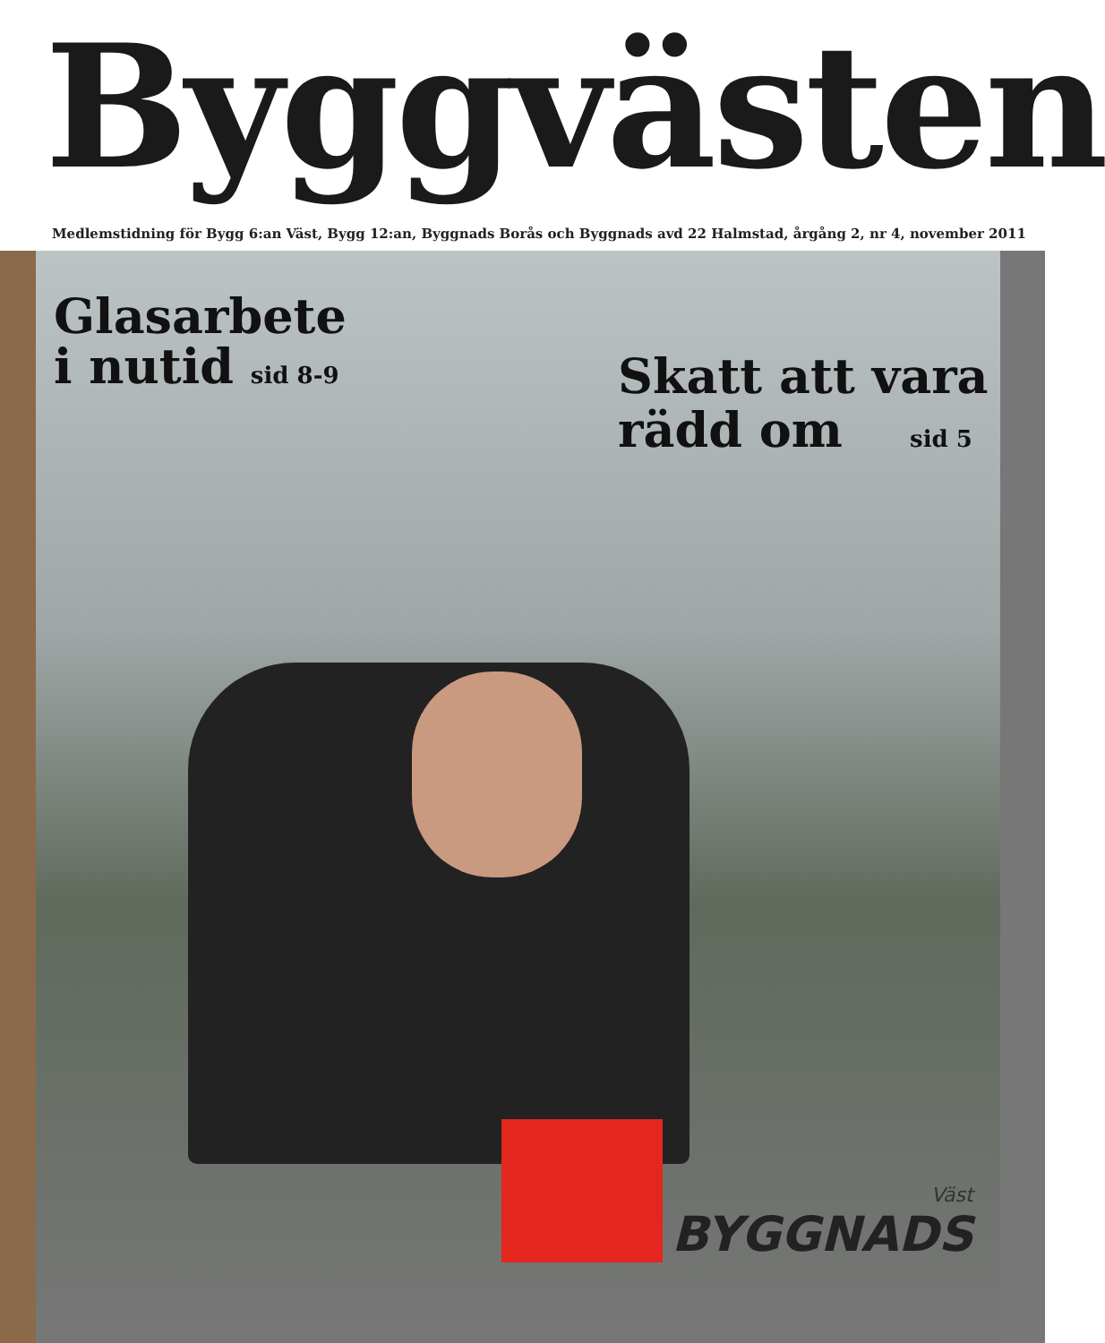Byggvästen
Medlemstidning för Bygg 6:an Väst, Bygg 12:an, Byggnads Borås och Byggnads avd 22 Halmstad, årgång 2, nr 4, november 2011
Glasarbete
i nutid sid 8-9
Skatt att vara
rädd om sid 5
Väst
BYGGNADS